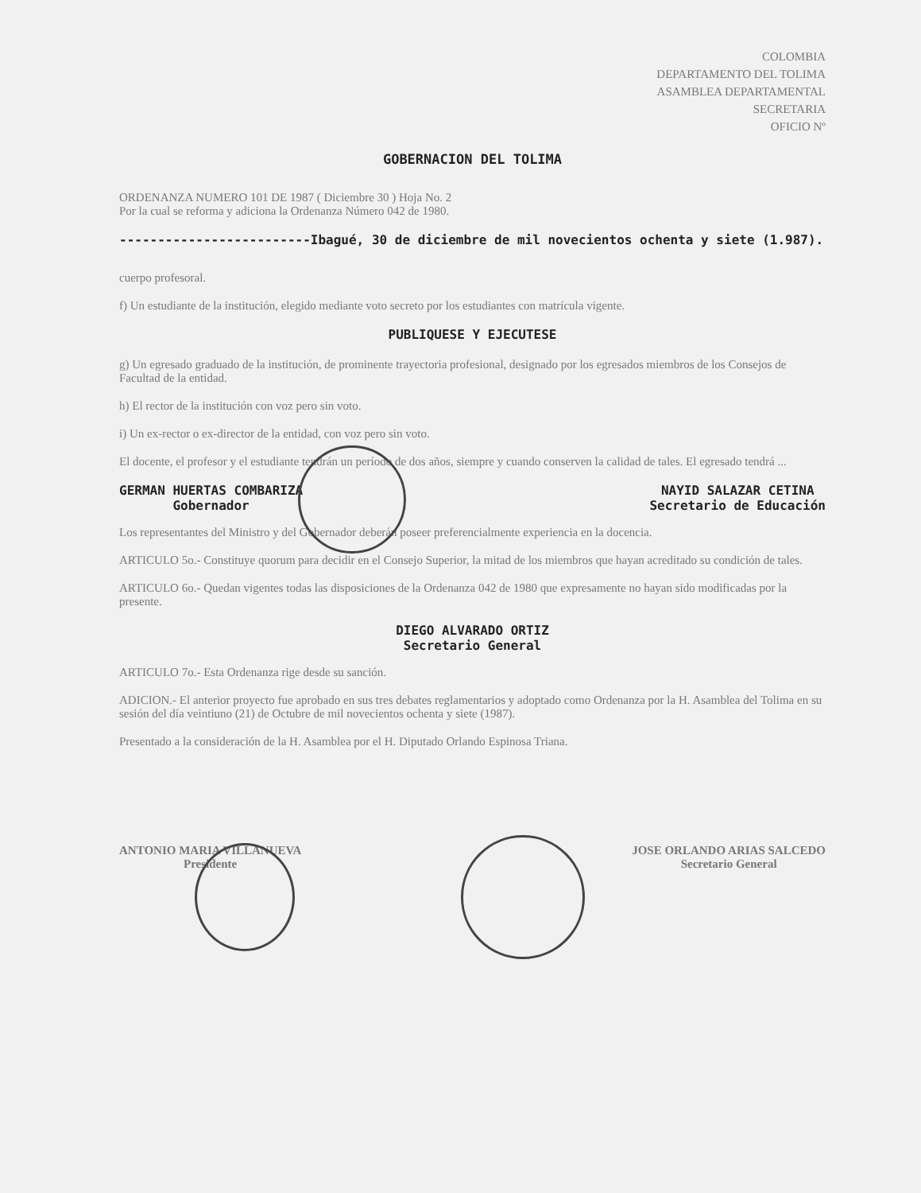COLOMBIA
DEPARTAMENTO DEL TOLIMA
ASAMBLEA DEPARTAMENTAL
SECRETARIA
OFICIO Nº
GOBERNACION DEL TOLIMA
ORDENANZA NUMERO 101 DE 1987 ( Diciembre 30 ) Hoja No. 2
Por la cual se reforma y adiciona la Ordenanza Número 042 de 1980.
-------------------------Ibagué, 30 de diciembre de mil novecientos ochenta y siete (1.987).
cuerpo profesoral.
f) Un estudiante de la institución, elegido mediante voto secreto por los estudiantes con matrícula vigente.
PUBLIQUESE Y EJECUTESE
g) Un egresado graduado de la institución, de prominente trayectoria profesional, designado por los egresados miembros de los Consejos de Facultad de la entidad.
h) El rector de la institución con voz pero sin voto.
i) Un ex-rector o ex-director de la entidad, con voz pero sin voto.
El docente, el profesor y el estudiante tendrán un período de dos años, siempre y cuando conserven la calidad de tales. El egresado tendrá ...
GERMAN HUERTAS COMBARIZA
Gobernador
NAYID SALAZAR CETINA
Secretario de Educación
Los representantes del Ministro y del Gobernador deberán poseer preferencialmente experiencia en la docencia.
ARTICULO 5o.- Constituye quorum para decidir en el Consejo Superior, la mitad de los miembros que hayan acreditado su condición de tales.
ARTICULO 6o.- Quedan vigentes todas las disposiciones de la Ordenanza 042 de 1980 que expresamente no hayan sido modificadas por la presente.
DIEGO ALVARADO ORTIZ
Secretario General
ARTICULO 7o.- Esta Ordenanza rige desde su sanción.
ADICION.- El anterior proyecto fue aprobado en sus tres debates reglamentarios y adoptado como Ordenanza por la H. Asamblea del Tolima en su sesión del día veintiuno (21) de Octubre de mil novecientos ochenta y siete (1987).
Presentado a la consideración de la H. Asamblea por el H. Diputado Orlando Espinosa Triana.
ANTONIO MARIA VILLANUEVA
Presidente
JOSE ORLANDO ARIAS SALCEDO
Secretario General